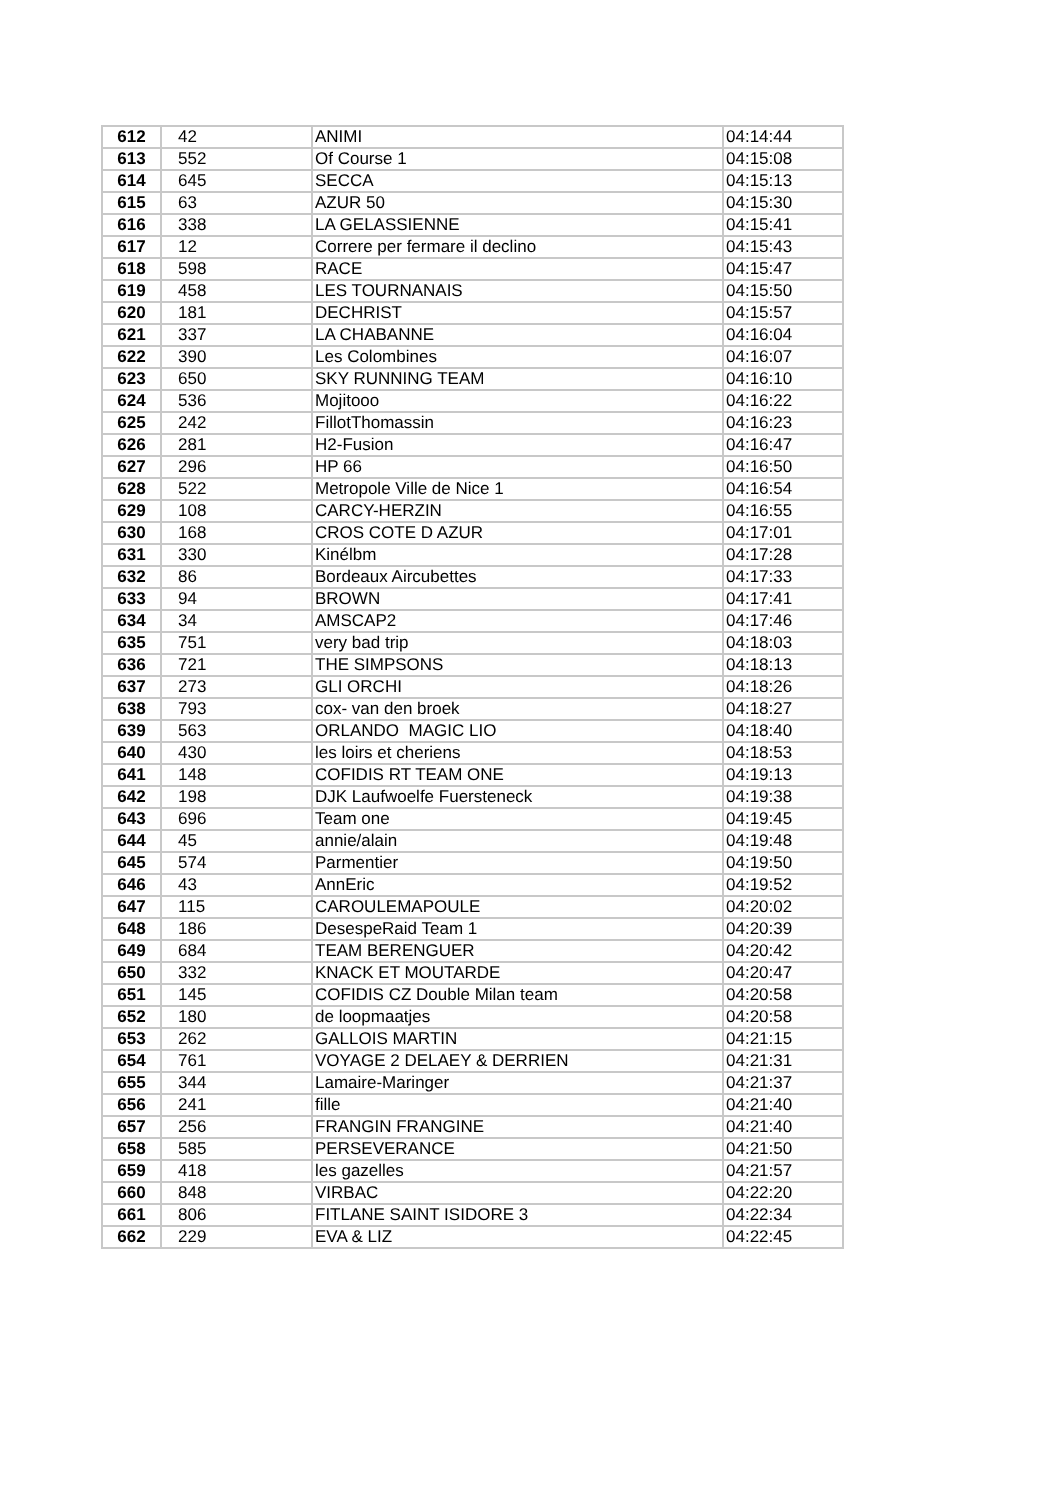| 612 | 42 | ANIMI | 04:14:44 |
| 613 | 552 | Of Course 1 | 04:15:08 |
| 614 | 645 | SECCA | 04:15:13 |
| 615 | 63 | AZUR 50 | 04:15:30 |
| 616 | 338 | LA GELASSIENNE | 04:15:41 |
| 617 | 12 | Correre per fermare il declino | 04:15:43 |
| 618 | 598 | RACE | 04:15:47 |
| 619 | 458 | LES TOURNANAIS | 04:15:50 |
| 620 | 181 | DECHRIST | 04:15:57 |
| 621 | 337 | LA CHABANNE | 04:16:04 |
| 622 | 390 | Les Colombines | 04:16:07 |
| 623 | 650 | SKY RUNNING TEAM | 04:16:10 |
| 624 | 536 | Mojitooo | 04:16:22 |
| 625 | 242 | FillotThomassin | 04:16:23 |
| 626 | 281 | H2-Fusion | 04:16:47 |
| 627 | 296 | HP 66 | 04:16:50 |
| 628 | 522 | Metropole Ville de Nice 1 | 04:16:54 |
| 629 | 108 | CARCY-HERZIN | 04:16:55 |
| 630 | 168 | CROS COTE D AZUR | 04:17:01 |
| 631 | 330 | Kinélbm | 04:17:28 |
| 632 | 86 | Bordeaux Aircubettes | 04:17:33 |
| 633 | 94 | BROWN | 04:17:41 |
| 634 | 34 | AMSCAP2 | 04:17:46 |
| 635 | 751 | very bad trip | 04:18:03 |
| 636 | 721 | THE SIMPSONS | 04:18:13 |
| 637 | 273 | GLI ORCHI | 04:18:26 |
| 638 | 793 | cox- van den broek | 04:18:27 |
| 639 | 563 | ORLANDO MAGIC LIO | 04:18:40 |
| 640 | 430 | les loirs et cheriens | 04:18:53 |
| 641 | 148 | COFIDIS RT TEAM ONE | 04:19:13 |
| 642 | 198 | DJK Laufwoelfe Fuersteneck | 04:19:38 |
| 643 | 696 | Team one | 04:19:45 |
| 644 | 45 | annie/alain | 04:19:48 |
| 645 | 574 | Parmentier | 04:19:50 |
| 646 | 43 | AnnEric | 04:19:52 |
| 647 | 115 | CAROULEMAPOULE | 04:20:02 |
| 648 | 186 | DesespeRaid Team 1 | 04:20:39 |
| 649 | 684 | TEAM BERENGUER | 04:20:42 |
| 650 | 332 | KNACK ET MOUTARDE | 04:20:47 |
| 651 | 145 | COFIDIS CZ Double Milan team | 04:20:58 |
| 652 | 180 | de loopmaatjes | 04:20:58 |
| 653 | 262 | GALLOIS MARTIN | 04:21:15 |
| 654 | 761 | VOYAGE 2 DELAEY & DERRIEN | 04:21:31 |
| 655 | 344 | Lamaire-Maringer | 04:21:37 |
| 656 | 241 | fille | 04:21:40 |
| 657 | 256 | FRANGIN FRANGINE | 04:21:40 |
| 658 | 585 | PERSEVERANCE | 04:21:50 |
| 659 | 418 | les gazelles | 04:21:57 |
| 660 | 848 | VIRBAC | 04:22:20 |
| 661 | 806 | FITLANE SAINT ISIDORE 3 | 04:22:34 |
| 662 | 229 | EVA & LIZ | 04:22:45 |